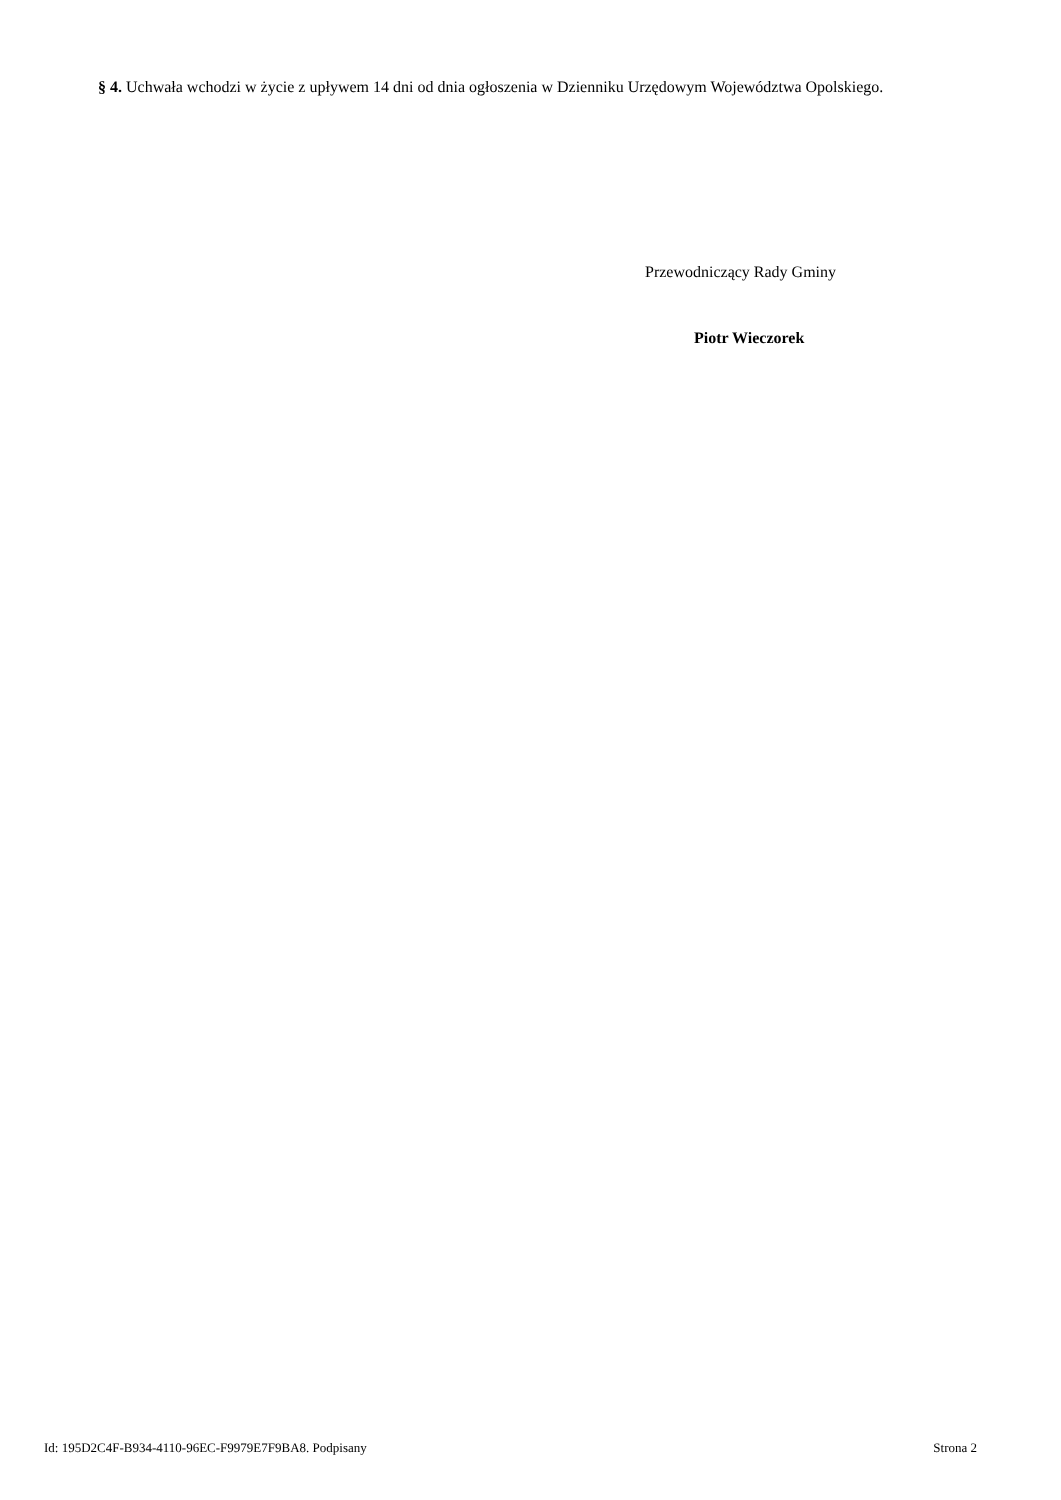§ 4. Uchwała wchodzi w życie z upływem 14 dni od dnia ogłoszenia w Dzienniku Urzędowym Województwa Opolskiego.
Przewodniczący Rady Gminy
Piotr Wieczorek
Id: 195D2C4F-B934-4110-96EC-F9979E7F9BA8. Podpisany Strona 2